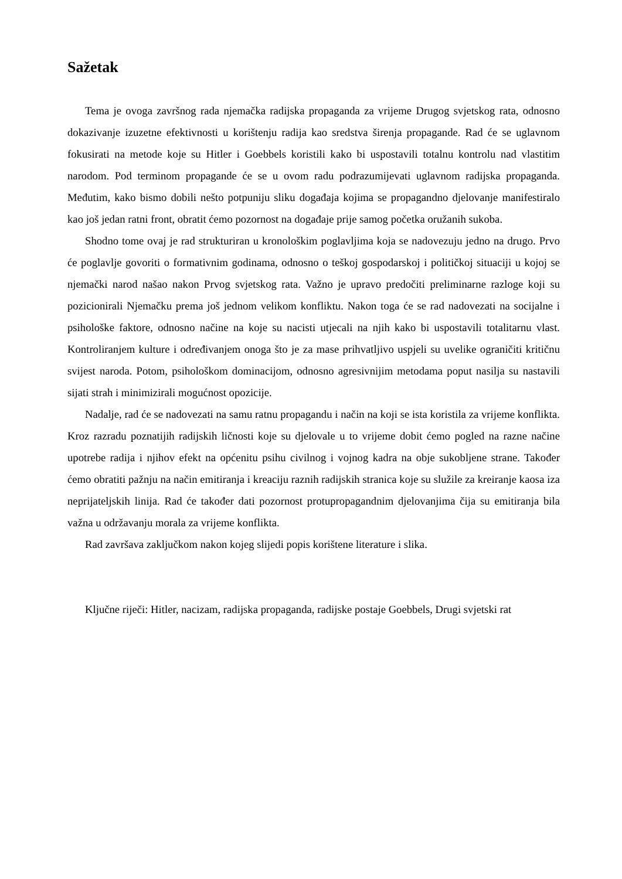Sažetak
Tema je ovoga završnog rada njemačka radijska propaganda za vrijeme Drugog svjetskog rata, odnosno dokazivanje izuzetne efektivnosti u korištenju radija kao sredstva širenja propagande. Rad će se uglavnom fokusirati na metode koje su Hitler i Goebbels koristili kako bi uspostavili totalnu kontrolu nad vlastitim narodom. Pod terminom propagande će se u ovom radu podrazumijevati uglavnom radijska propaganda. Međutim, kako bismo dobili nešto potpuniju sliku događaja kojima se propagandno djelovanje manifestiralo kao još jedan ratni front, obratit ćemo pozornost na događaje prije samog početka oružanih sukoba.
Shodno tome ovaj je rad strukturiran u kronološkim poglavljima koja se nadovezuju jedno na drugo. Prvo će poglavlje govoriti o formativnim godinama, odnosno o teškoj gospodarskoj i političkoj situaciji u kojoj se njemački narod našao nakon Prvog svjetskog rata. Važno je upravo predočiti preliminarne razloge koji su pozicionirali Njemačku prema još jednom velikom konfliktu. Nakon toga će se rad nadovezati na socijalne i psihološke faktore, odnosno načine na koje su nacisti utjecali na njih kako bi uspostavili totalitarnu vlast. Kontroliranjem kulture i određivanjem onoga što je za mase prihvatljivo uspjeli su uvelike ograničiti kritičnu svijest naroda. Potom, psihološkom dominacijom, odnosno agresivnijim metodama poput nasilja su nastavili sijati strah i minimizirali mogućnost opozicije.
Nadalje, rad će se nadovezati na samu ratnu propagandu i način na koji se ista koristila za vrijeme konflikta. Kroz razradu poznatijih radijskih ličnosti koje su djelovale u to vrijeme dobit ćemo pogled na razne načine upotrebe radija i njihov efekt na općenitu psihu civilnog i vojnog kadra na obje sukobljene strane. Također ćemo obratiti pažnju na način emitiranja i kreaciju raznih radijskih stranica koje su služile za kreiranje kaosa iza neprijateljskih linija. Rad će također dati pozornost protupropagandnim djelovanjima čija su emitiranja bila važna u održavanju morala za vrijeme konflikta.
Rad završava zaključkom nakon kojeg slijedi popis korištene literature i slika.
Ključne riječi: Hitler, nacizam, radijska propaganda, radijske postaje Goebbels, Drugi svjetski rat